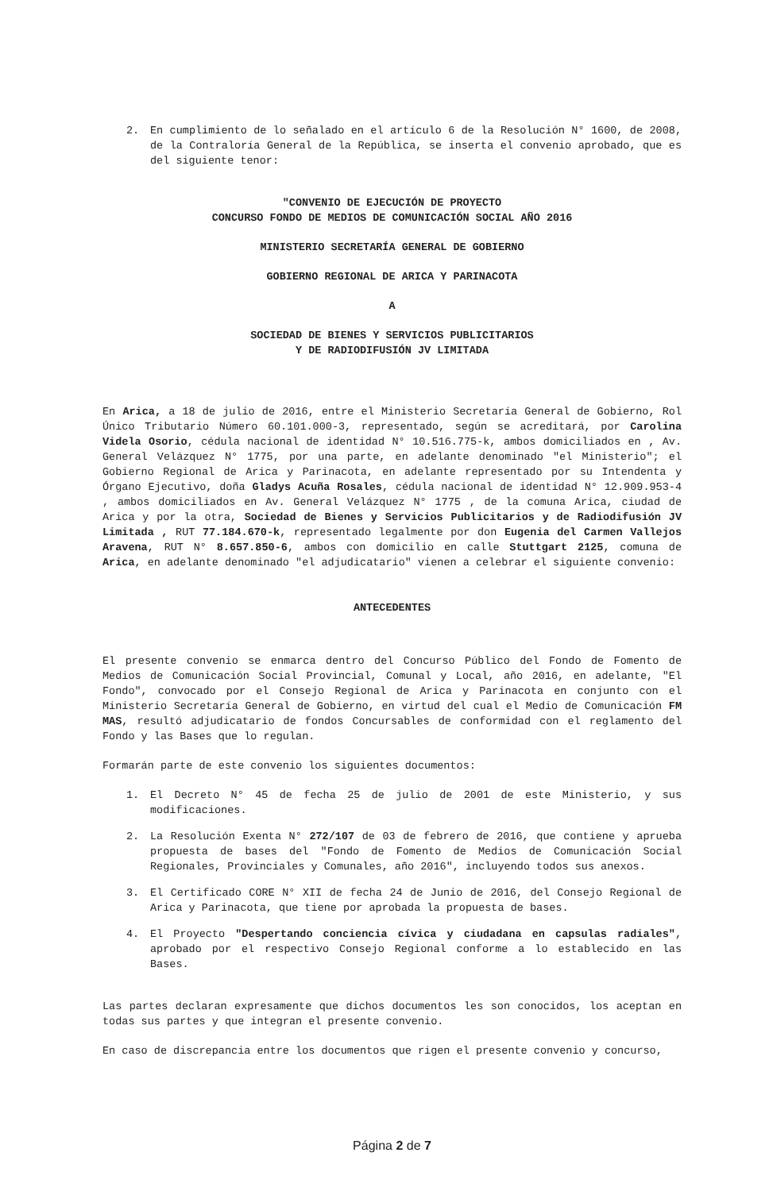2. En cumplimiento de lo señalado en el artículo 6 de la Resolución N° 1600, de 2008, de la Contraloría General de la República, se inserta el convenio aprobado, que es del siguiente tenor:
"CONVENIO DE EJECUCIÓN DE PROYECTO
CONCURSO FONDO DE MEDIOS DE COMUNICACIÓN SOCIAL AÑO 2016
MINISTERIO SECRETARÍA GENERAL DE GOBIERNO
GOBIERNO REGIONAL DE ARICA Y PARINACOTA
A
SOCIEDAD DE BIENES Y SERVICIOS PUBLICITARIOS
Y DE RADIODIFUSIÓN JV LIMITADA
En Arica, a 18 de julio de 2016, entre el Ministerio Secretaría General de Gobierno, Rol Único Tributario Número 60.101.000-3, representado, según se acreditará, por Carolina Videla Osorio, cédula nacional de identidad N° 10.516.775-k, ambos domiciliados en , Av. General Velázquez N° 1775, por una parte, en adelante denominado "el Ministerio"; el Gobierno Regional de Arica y Parinacota, en adelante representado por su Intendenta y Órgano Ejecutivo, doña Gladys Acuña Rosales, cédula nacional de identidad N° 12.909.953-4 , ambos domiciliados en Av. General Velázquez N° 1775 , de la comuna Arica, ciudad de Arica y por la otra, Sociedad de Bienes y Servicios Publicitarios y de Radiodifusión JV Limitada , RUT 77.184.670-k, representado legalmente por don Eugenia del Carmen Vallejos Aravena, RUT N° 8.657.850-6, ambos con domicilio en calle Stuttgart 2125, comuna de Arica, en adelante denominado "el adjudicatario" vienen a celebrar el siguiente convenio:
ANTECEDENTES
El presente convenio se enmarca dentro del Concurso Público del Fondo de Fomento de Medios de Comunicación Social Provincial, Comunal y Local, año 2016, en adelante, "El Fondo", convocado por el Consejo Regional de Arica y Parinacota en conjunto con el Ministerio Secretaría General de Gobierno, en virtud del cual el Medio de Comunicación FM MAS, resultó adjudicatario de fondos Concursables de conformidad con el reglamento del Fondo y las Bases que lo regulan.
Formarán parte de este convenio los siguientes documentos:
1. El Decreto N° 45 de fecha 25 de julio de 2001 de este Ministerio, y sus modificaciones.
2. La Resolución Exenta N° 272/107 de 03 de febrero de 2016, que contiene y aprueba propuesta de bases del "Fondo de Fomento de Medios de Comunicación Social Regionales, Provinciales y Comunales, año 2016", incluyendo todos sus anexos.
3. El Certificado CORE N° XII de fecha 24 de Junio de 2016, del Consejo Regional de Arica y Parinacota, que tiene por aprobada la propuesta de bases.
4. El Proyecto "Despertando conciencia cívica y ciudadana en capsulas radiales", aprobado por el respectivo Consejo Regional conforme a lo establecido en las Bases.
Las partes declaran expresamente que dichos documentos les son conocidos, los aceptan en todas sus partes y que integran el presente convenio.
En caso de discrepancia entre los documentos que rigen el presente convenio y concurso,
Página 2 de 7